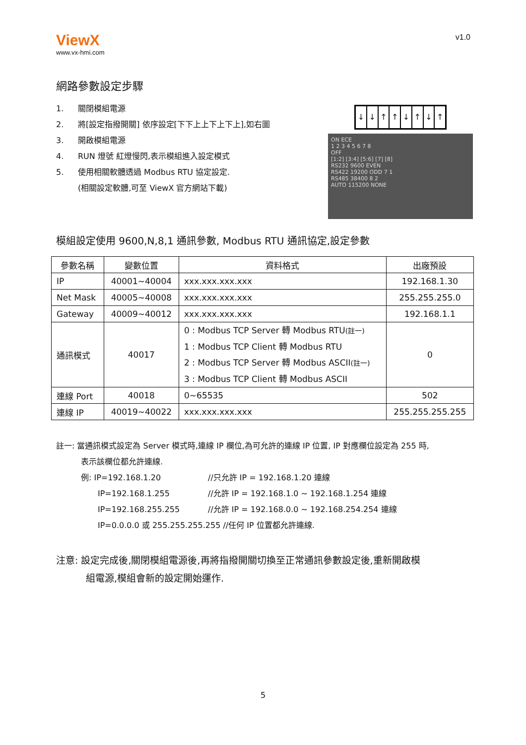ViewX
www.vx-hmi.com
v1.0
網路參數設定步驟
1. 關閉模組電源
2. 將[設定指撥開關] 依序設定[下下上上下上下上],如右圖
3. 開啟模組電源
4. RUN 燈號 紅燈慢閃,表示模組進入設定模式
5. 使用相關軟體透過 Modbus RTU 協定設定.
(相關設定軟體,可至 ViewX 官方網站下載)
↓ ↓ ↑ ↑ ↓ ↑ ↓ ↑
ON ECE
1 2 3 4 5 6 7 8
OFF
[1:2] [3:4] [5:6] [7] [8]
RS232 9600 EVEN
RS422 19200 ODD 7 1
RS485 38400 8 2
AUTO 115200 NONE
模組設定使用 9600,N,8,1 通訊參數, Modbus RTU 通訊協定,設定參數
| 參數名稱 | 變數位置 | 資料格式 | 出廠預設 |
| --- | --- | --- | --- |
| IP | 40001~40004 | xxx.xxx.xxx.xxx | 192.168.1.30 |
| Net Mask | 40005~40008 | xxx.xxx.xxx.xxx | 255.255.255.0 |
| Gateway | 40009~40012 | xxx.xxx.xxx.xxx | 192.168.1.1 |
| 通訊模式 | 40017 | 0 : Modbus TCP Server 轉 Modbus RTU (註一) 1 : Modbus TCP Client 轉 Modbus RTU 2 : Modbus TCP Server 轉 Modbus ASCII (註一) 3 : Modbus TCP Client 轉 Modbus ASCII | 0 |
| 連線 Port | 40018 | 0~65535 | 502 |
| 連線 IP | 40019~40022 | xxx.xxx.xxx.xxx | 255.255.255.255 |
註一: 當通訊模式設定為 Server 模式時,連線 IP 欄位,為可允許的連線 IP 位置, IP 對應欄位設定為 255 時,
表示該欄位都允許連線.
例: IP=192.168.1.20 //只允許 IP = 192.168.1.20 連線
IP=192.168.1.255 //允許 IP = 192.168.1.0 ~ 192.168.1.254 連線
IP=192.168.255.255 //允許 IP = 192.168.0.0 ~ 192.168.254.254 連線
IP=0.0.0.0 或 255.255.255.255 //任何 IP 位置都允許連線.
注意: 設定完成後,關閉模組電源後,再將指撥開關切換至正常通訊參數設定後,重新開啟模
組電源,模組會新的設定開始運作.
5